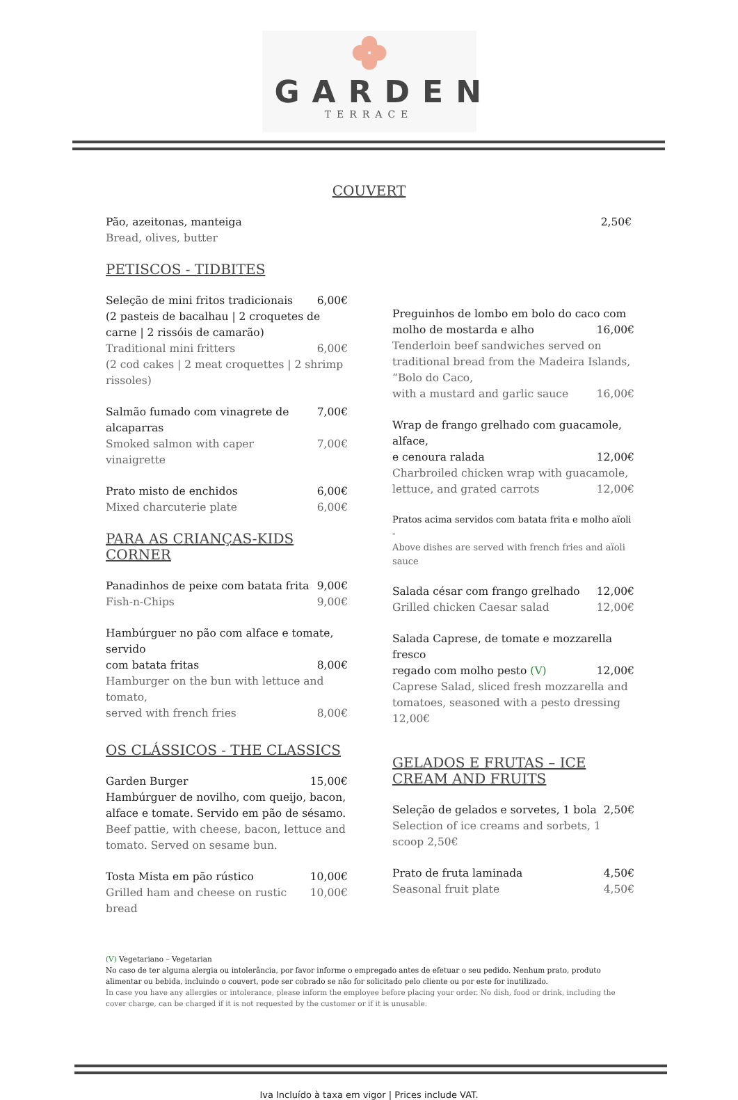GARDEN
TERRACE
COUVERT
Pão, azeitonas, manteiga 2,50€
Bread, olives, butter
PETISCOS - TIDBITES
Seleção de mini fritos tradicionais 6,00€
(2 pasteis de bacalhau | 2 croquetes de carne | 2 rissóis de camarão)
Traditional mini fritters 6,00€
(2 cod cakes | 2 meat croquettes | 2 shrimp rissoles)
Salmão fumado com vinagrete de alcaparras 7,00€
Smoked salmon with caper vinaigrette 7,00€
Prato misto de enchidos 6,00€
Mixed charcuterie plate 6,00€
PARA AS CRIANÇAS-KIDS CORNER
Panadinhos de peixe com batata frita 9,00€
Fish-n-Chips 9,00€
Hambúrguer no pão com alface e tomate, servido
com batata fritas 8,00€
Hamburger on the bun with lettuce and tomato,
served with french fries 8,00€
OS CLÁSSICOS - THE CLASSICS
Garden Burger 15,00€
Hambúrguer de novilho, com queijo, bacon, alface e tomate. Servido em pão de sésamo.
Beef pattie, with cheese, bacon, lettuce and tomato. Served on sesame bun.
Tosta Mista em pão rústico 10,00€
Grilled ham and cheese on rustic bread 10,00€
Preguinhos de lombo em bolo do caco com
molho de mostarda e alho 16,00€
Tenderloin beef sandwiches served on traditional bread from the Madeira Islands, “Bolo do Caco,
with a mustard and garlic sauce 16,00€
Wrap de frango grelhado com guacamole, alface,
e cenoura ralada 12,00€
Charbroiled chicken wrap with guacamole,
lettuce, and grated carrots 12,00€
Pratos acima servidos com batata frita e molho aïoli -
Above dishes are served with french fries and aïoli sauce
Salada césar com frango grelhado 12,00€
Grilled chicken Caesar salad 12,00€
Salada Caprese, de tomate e mozzarella fresco
regado com molho pesto (V) 12,00€
Caprese Salad, sliced fresh mozzarella and tomatoes, seasoned with a pesto dressing 12,00€
GELADOS E FRUTAS – ICE CREAM AND FRUITS
Seleção de gelados e sorvetes, 1 bola 2,50€
Selection of ice creams and sorbets, 1 scoop 2,50€
Prato de fruta laminada 4,50€
Seasonal fruit plate 4,50€
(V) Vegetariano – Vegetarian
No caso de ter alguma alergia ou intolerância, por favor informe o empregado antes de efetuar o seu pedido. Nenhum prato, produto alimentar ou bebida, incluindo o couvert, pode ser cobrado se não for solicitado pelo cliente ou por este for inutilizado.
In case you have any allergies or intolerance, please inform the employee before placing your order. No dish, food or drink, including the cover charge, can be charged if it is not requested by the customer or if it is unusable.
Iva Incluído à taxa em vigor | Prices include VAT.